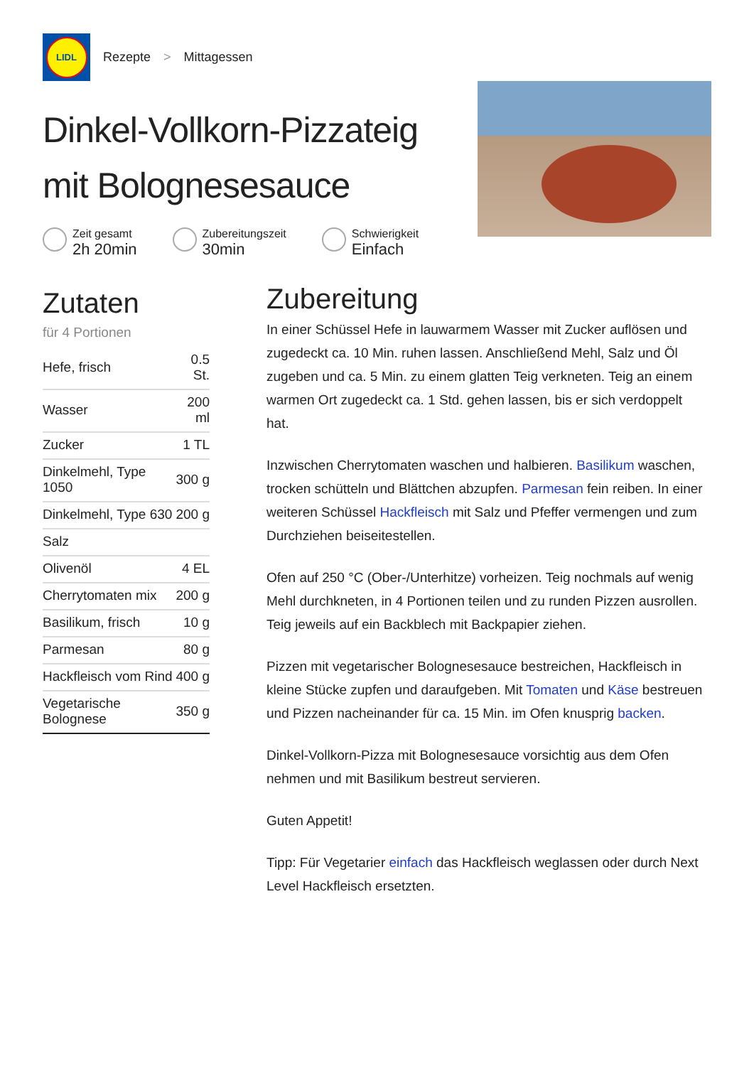LIDL
Rezepte > Mittagessen
Dinkel-Vollkorn-Pizzateig mit Bolognesesauce
Zeit gesamt 2h 20min
Zubereitungszeit 30min
Schwierigkeit Einfach
Zutaten
für 4 Portionen
| Hefe, frisch | 0.5 St. |
| Wasser | 200 ml |
| Zucker | 1 TL |
| Dinkelmehl, Type 1050 | 300 g |
| Dinkelmehl, Type 630 | 200 g |
| Salz | |
| Olivenöl | 4 EL |
| Cherrytomaten mix | 200 g |
| Basilikum, frisch | 10 g |
| Parmesan | 80 g |
| Hackfleisch vom Rind | 400 g |
| Vegetarische Bolognese | 350 g |
Zubereitung
In einer Schüssel Hefe in lauwarmem Wasser mit Zucker auflösen und zugedeckt ca. 10 Min. ruhen lassen. Anschließend Mehl, Salz und Öl zugeben und ca. 5 Min. zu einem glatten Teig verkneten. Teig an einem warmen Ort zugedeckt ca. 1 Std. gehen lassen, bis er sich verdoppelt hat.
Inzwischen Cherrytomaten waschen und halbieren. Basilikum waschen, trocken schütteln und Blättchen abzupfen. Parmesan fein reiben. In einer weiteren Schüssel Hackfleisch mit Salz und Pfeffer vermengen und zum Durchziehen beiseitestellen.
Ofen auf 250 °C (Ober-/Unterhitze) vorheizen. Teig nochmals auf wenig Mehl durchkneten, in 4 Portionen teilen und zu runden Pizzen ausrollen. Teig jeweils auf ein Backblech mit Backpapier ziehen.
Pizzen mit vegetarischer Bolognesesauce bestreichen, Hackfleisch in kleine Stücke zupfen und daraufgeben. Mit Tomaten und Käse bestreuen und Pizzen nacheinander für ca. 15 Min. im Ofen knusprig backen.
Dinkel-Vollkorn-Pizza mit Bolognesesauce vorsichtig aus dem Ofen nehmen und mit Basilikum bestreut servieren.
Guten Appetit!
Tipp: Für Vegetarier einfach das Hackfleisch weglassen oder durch Next Level Hackfleisch ersetzten.